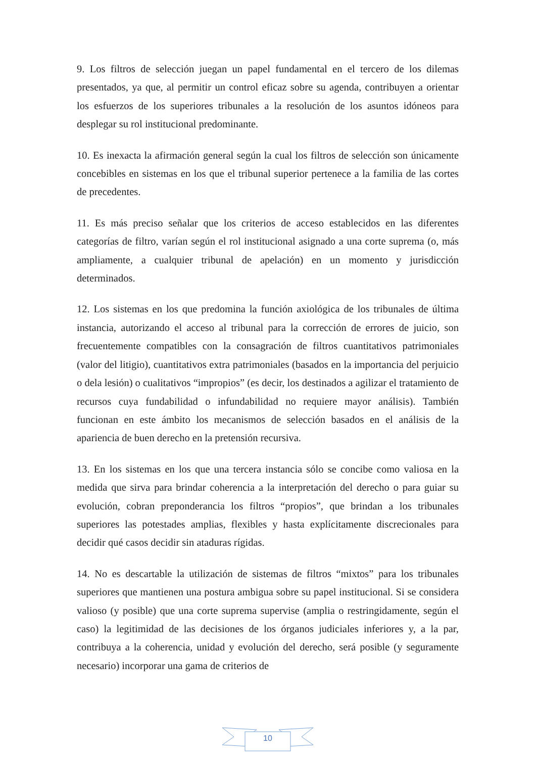9. Los filtros de selección juegan un papel fundamental en el tercero de los dilemas presentados, ya que, al permitir un control eficaz sobre su agenda, contribuyen a orientar los esfuerzos de los superiores tribunales a la resolución de los asuntos idóneos para desplegar su rol institucional predominante.
10. Es inexacta la afirmación general según la cual los filtros de selección son únicamente concebibles en sistemas en los que el tribunal superior pertenece a la familia de las cortes de precedentes.
11. Es más preciso señalar que los criterios de acceso establecidos en las diferentes categorías de filtro, varían según el rol institucional asignado a una corte suprema (o, más ampliamente, a cualquier tribunal de apelación) en un momento y jurisdicción determinados.
12. Los sistemas en los que predomina la función axiológica de los tribunales de última instancia, autorizando el acceso al tribunal para la corrección de errores de juicio, son frecuentemente compatibles con la consagración de filtros cuantitativos patrimoniales (valor del litigio), cuantitativos extra patrimoniales (basados en la importancia del perjuicio o dela lesión) o cualitativos “impropios” (es decir, los destinados a agilizar el tratamiento de recursos cuya fundabilidad o infundabilidad no requiere mayor análisis). También funcionan en este ámbito los mecanismos de selección basados en el análisis de la apariencia de buen derecho en la pretensión recursiva.
13. En los sistemas en los que una tercera instancia sólo se concibe como valiosa en la medida que sirva para brindar coherencia a la interpretación del derecho o para guiar su evolución, cobran preponderancia los filtros “propios”, que brindan a los tribunales superiores las potestades amplias, flexibles y hasta explícitamente discrecionales para decidir qué casos decidir sin ataduras rígidas.
14. No es descartable la utilización de sistemas de filtros “mixtos” para los tribunales superiores que mantienen una postura ambigua sobre su papel institucional. Si se considera valioso (y posible) que una corte suprema supervise (amplia o restringidamente, según el caso) la legitimidad de las decisiones de los órganos judiciales inferiores y, a la par, contribuya a la coherencia, unidad y evolución del derecho, será posible (y seguramente necesario) incorporar una gama de criterios de
10